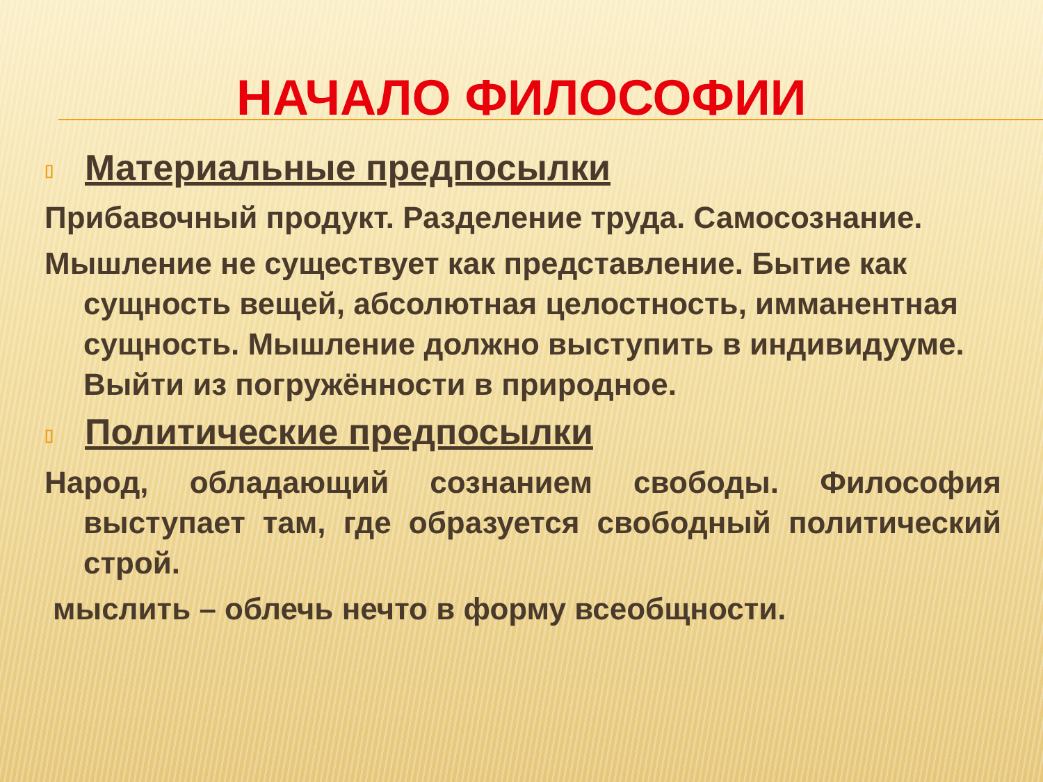НАЧАЛО ФИЛОСОФИИ
▯ Материальные предпосылки
Прибавочный продукт. Разделение труда. Самосознание.
Мышление не существует как представление. Бытие как сущность вещей, абсолютная целостность, имманентная сущность. Мышление должно выступить в индивидууме. Выйти из погружённости в природное.
▯ Политические предпосылки
Народ, обладающий сознанием свободы. Философия выступает там, где образуется свободный политический строй.
мыслить – облечь нечто в форму всеобщности.